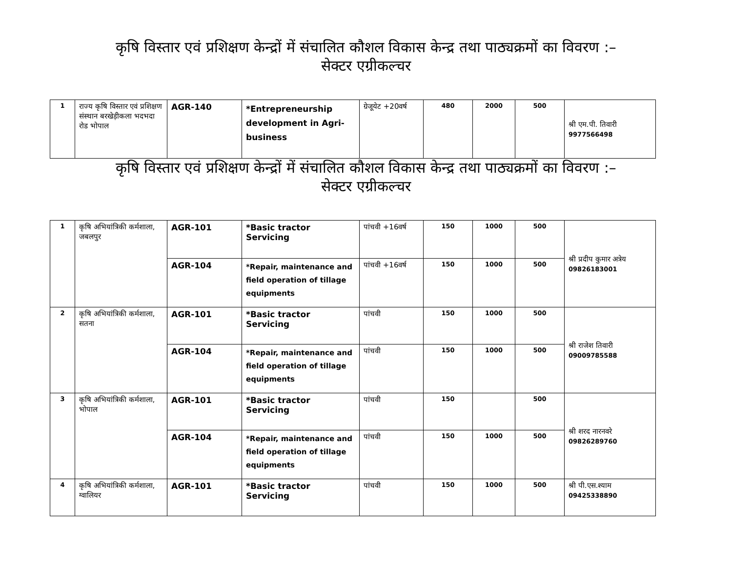कृषि विस्तार एवं प्रशिक्षण केन्द्रों में संचालित कौशल विकास केन्द्र तथा पाठ्यक्रमों का विवरण :–
सेक्टर एग्रीकल्चर
| 1 | राज्य कृषि विस्तार एवं प्रशिक्षण संस्थान बरखेड़ीकला भदभदा रोड भोपाल | AGR-140 | *Entrepreneurship development in Agri-business | ग्रेजूयेट +20वर्ष | 480 | 2000 | 500 | श्री एम.पी. तिवारी 9977566498 |
कृषि विस्तार एवं प्रशिक्षण केन्द्रों में संचालित कौशल विकास केन्द्र तथा पाठ्यक्रमों का विवरण :–
सेक्टर एग्रीकल्चर
| 1 | कृषि अभियांत्रिकी कर्मशाला, जबलपुर | AGR-101 | *Basic tractor Servicing | पांचवी +16वर्ष | 150 | 1000 | 500 | श्री प्रदीप कुमार अत्रेय 09826183001 |
| | | AGR-104 | *Repair, maintenance and field operation of tillage equipments | पांचवी +16वर्ष | 150 | 1000 | 500 | |
| 2 | कृषि अभियांत्रिकी कर्मशाला, सतना | AGR-101 | *Basic tractor Servicing | पांचवी | 150 | 1000 | 500 | श्री राजेश तिवारी 09009785588 |
| | | AGR-104 | *Repair, maintenance and field operation of tillage equipments | पांचवी | 150 | 1000 | 500 | |
| 3 | कृषि अभियांत्रिकी कर्मशाला, भोपाल | AGR-101 | *Basic tractor Servicing | पांचवी | 150 | | 500 | श्री शरद नारनवरे 09826289760 |
| | | AGR-104 | *Repair, maintenance and field operation of tillage equipments | पांचवी | 150 | 1000 | 500 | |
| 4 | कृषि अभियांत्रिकी कर्मशाला, ग्वालियर | AGR-101 | *Basic tractor Servicing | पांचवी | 150 | 1000 | 500 | श्री पी.एस.श्याम 09425338890 |